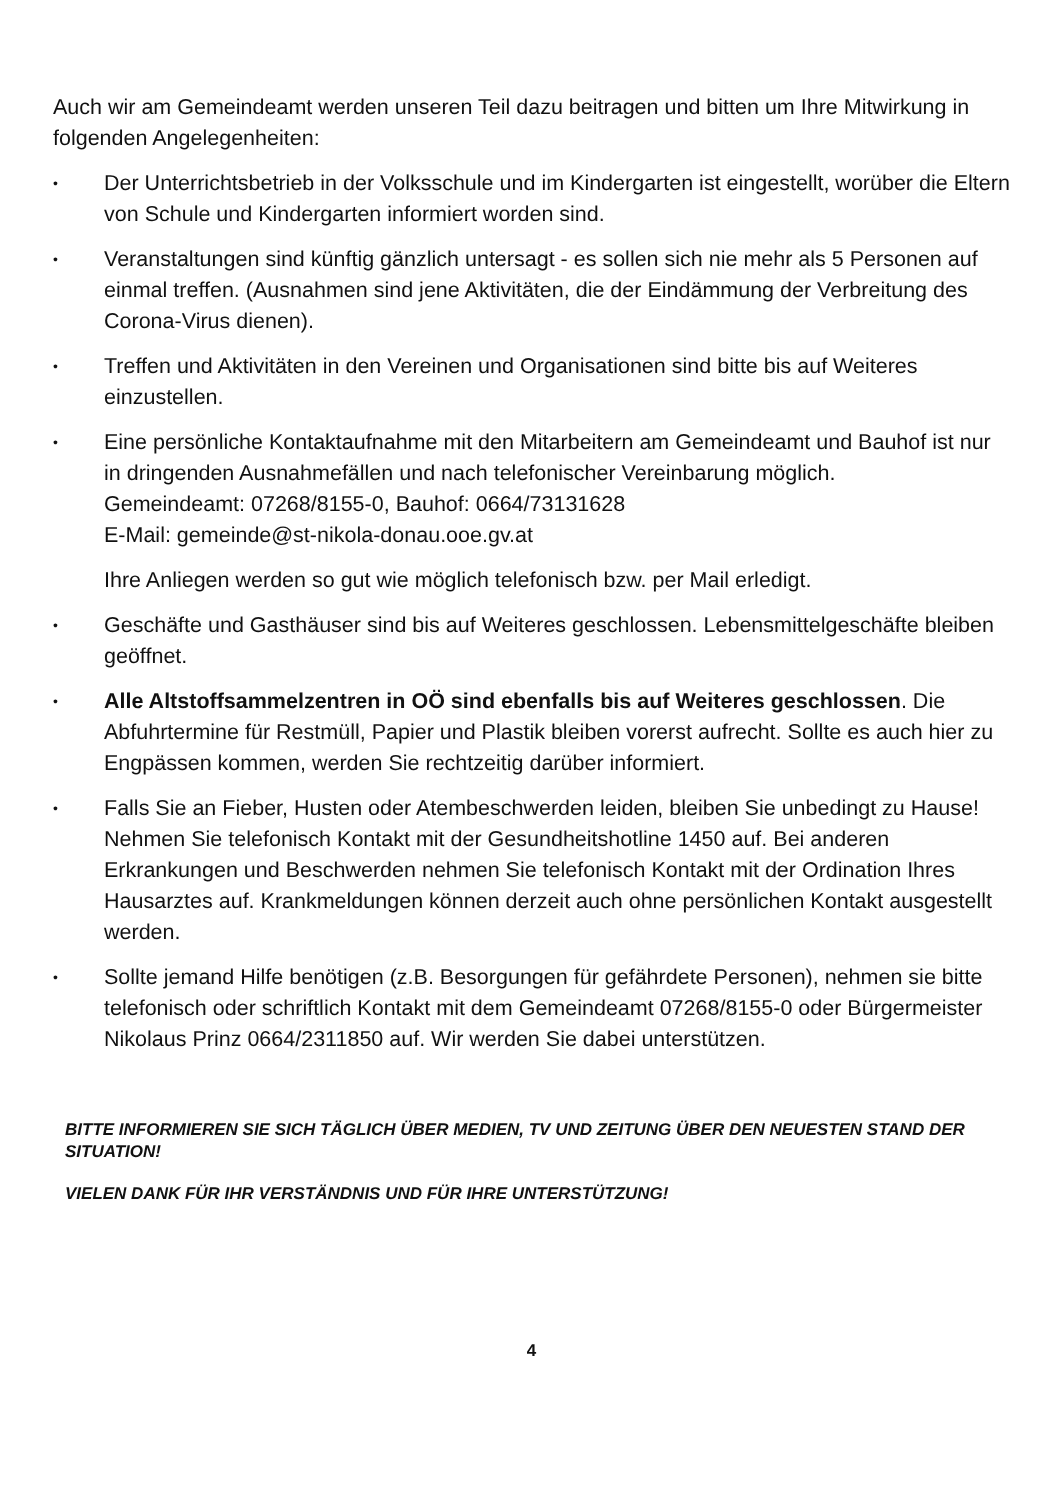Auch wir am Gemeindeamt werden unseren Teil dazu beitragen und bitten um Ihre Mitwirkung in folgenden Angelegenheiten:
•
Der Unterrichtsbetrieb in der Volksschule und im Kindergarten ist eingestellt, worüber die Eltern von Schule und Kindergarten informiert worden sind.
•
Veranstaltungen sind künftig gänzlich untersagt - es sollen sich nie mehr als 5 Personen auf einmal treffen. (Ausnahmen sind jene Aktivitäten, die der Eindämmung der Verbreitung des Corona-Virus dienen).
•
Treffen und Aktivitäten in den Vereinen und Organisationen sind bitte bis auf Weiteres einzustellen.
•
Eine persönliche Kontaktaufnahme mit den Mitarbeitern am Gemeindeamt und Bauhof ist nur in dringenden Ausnahmefällen und nach telefonischer Vereinbarung möglich.
Gemeindeamt: 07268/8155-0, Bauhof: 0664/73131628
E-Mail: gemeinde@st-nikola-donau.ooe.gv.at
Ihre Anliegen werden so gut wie möglich telefonisch bzw. per Mail erledigt.
•
Geschäfte und Gasthäuser sind bis auf Weiteres geschlossen. Lebensmittelgeschäfte bleiben geöffnet.
•
Alle Altstoffsammelzentren in OÖ sind ebenfalls bis auf Weiteres geschlossen. Die Abfuhrtermine für Restmüll, Papier und Plastik bleiben vorerst aufrecht. Sollte es auch hier zu Engpässen kommen, werden Sie rechtzeitig darüber informiert.
•
Falls Sie an Fieber, Husten oder Atembeschwerden leiden, bleiben Sie unbedingt zu Hause! Nehmen Sie telefonisch Kontakt mit der Gesundheitshotline 1450 auf. Bei anderen Erkrankungen und Beschwerden nehmen Sie telefonisch Kontakt mit der Ordination Ihres Hausarztes auf. Krankmeldungen können derzeit auch ohne persönlichen Kontakt ausgestellt werden.
•
Sollte jemand Hilfe benötigen (z.B. Besorgungen für gefährdete Personen), nehmen sie bitte telefonisch oder schriftlich Kontakt mit dem Gemeindeamt 07268/8155-0 oder Bürgermeister Nikolaus Prinz 0664/2311850 auf. Wir werden Sie dabei unterstützen.
BITTE INFORMIEREN SIE SICH TÄGLICH ÜBER MEDIEN, TV UND ZEITUNG ÜBER DEN NEUESTEN STAND DER SITUATION!
VIELEN DANK FÜR IHR VERSTÄNDNIS UND FÜR IHRE UNTERSTÜTZUNG!
4